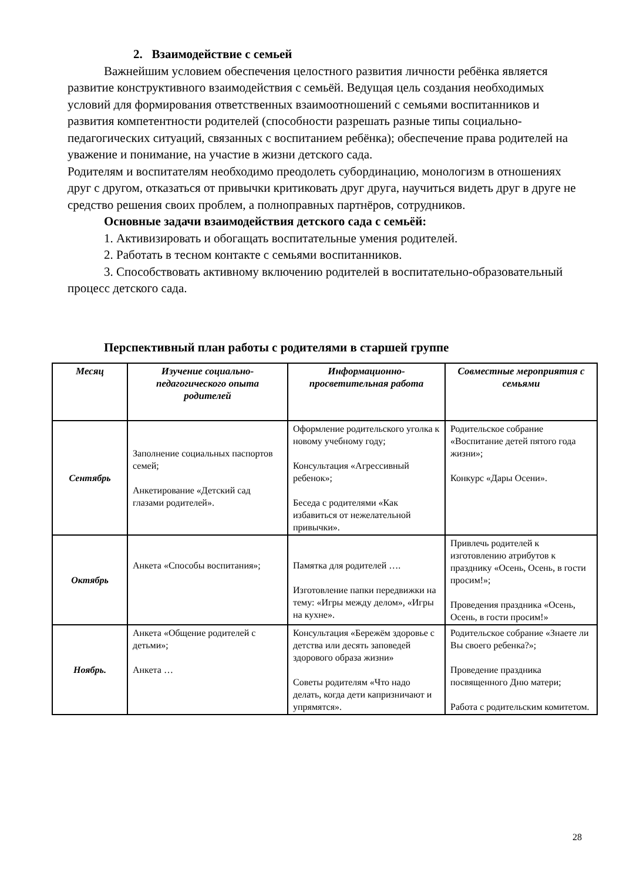2. Взаимодействие с семьей
Важнейшим условием обеспечения целостного развития личности ребёнка является развитие конструктивного взаимодействия с семьёй. Ведущая цель создания необходимых условий для формирования ответственных взаимоотношений с семьями воспитанников и развития компетентности родителей (способности разрешать разные типы социально-педагогических ситуаций, связанных с воспитанием ребёнка); обеспечение права родителей на уважение и понимание, на участие в жизни детского сада.
Родителям и воспитателям необходимо преодолеть субординацию, монологизм в отношениях друг с другом, отказаться от привычки критиковать друг друга, научиться видеть друг в друге не средство решения своих проблем, а полноправных партнёров, сотрудников.
Основные задачи взаимодействия детского сада с семьёй:
1. Активизировать и обогащать воспитательные умения родителей.
2. Работать в тесном контакте с семьями воспитанников.
3. Способствовать активному включению родителей в воспитательно-образовательный процесс детского сада.
Перспективный план работы с родителями в старшей группе
| Месяц | Изучение социально-педагогического опыта родителей | Информационно-просветительная работа | Совместные мероприятия с семьями |
| --- | --- | --- | --- |
| Сентябрь | Заполнение социальных паспортов семей; Анкетирование «Детский сад глазами родителей». | Оформление родительского уголка к новому учебному году; Консультация «Агрессивный ребенок»; Беседа с родителями «Как избавиться от нежелательной привычки». | Родительское собрание «Воспитание детей пятого года жизни»; Конкурс «Дары Осени». |
| Октябрь | Анкета «Способы воспитания»; | Памятка для родителей …. Изготовление папки передвижки на тему: «Игры между делом», «Игры на кухне». | Привлечь родителей к изготовлению атрибутов к празднику «Осень, Осень, в гости просим!»; Проведения праздника «Осень, Осень, в гости просим!» |
| Ноябрь. | Анкета «Общение родителей с детьми»; Анкета … | Консультация «Бережём здоровье с детства или десять заповедей здорового образа жизни» Советы родителям «Что надо делать, когда дети капризничают и упрямятся». | Родительское собрание «Знаете ли Вы своего ребенка?»; Проведение праздника посвященного Дню матери; Работа с родительским комитетом. |
28